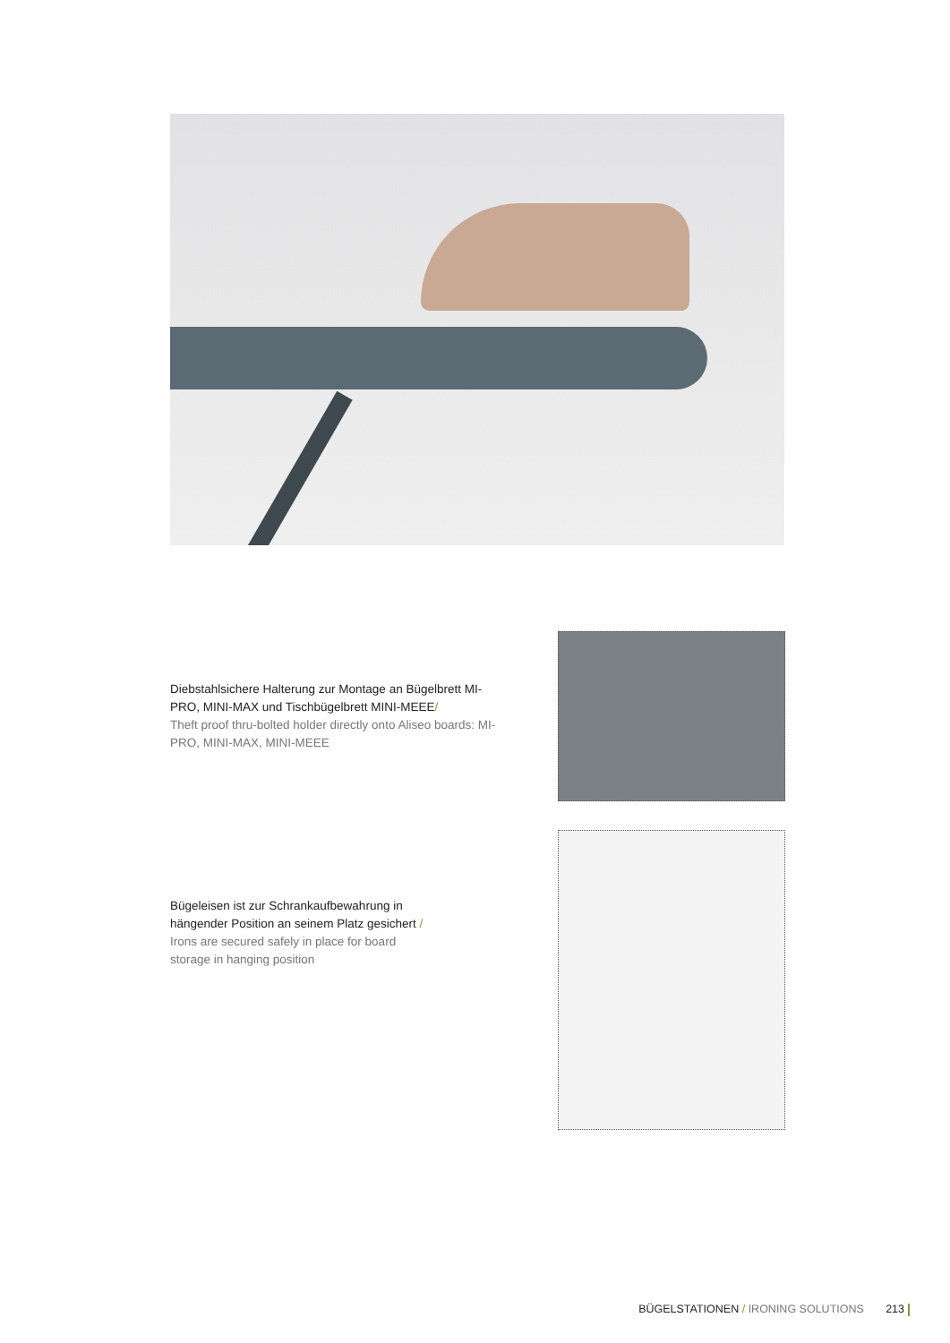Diebstahlsichere Halterung zur Montage an Bügelbrett MI-PRO, MINI-MAX und Tischbügelbrett MINI-MEEE/
Theft proof thru-bolted holder directly onto Aliseo boards: MI-PRO, MINI-MAX, MINI-MEEE
Bügeleisen ist zur Schrankaufbewahrung in hängender Position an seinem Platz gesichert /
Irons are secured safely in place for board storage in hanging position
BÜGELSTATIONEN / IRONING SOLUTIONS 213